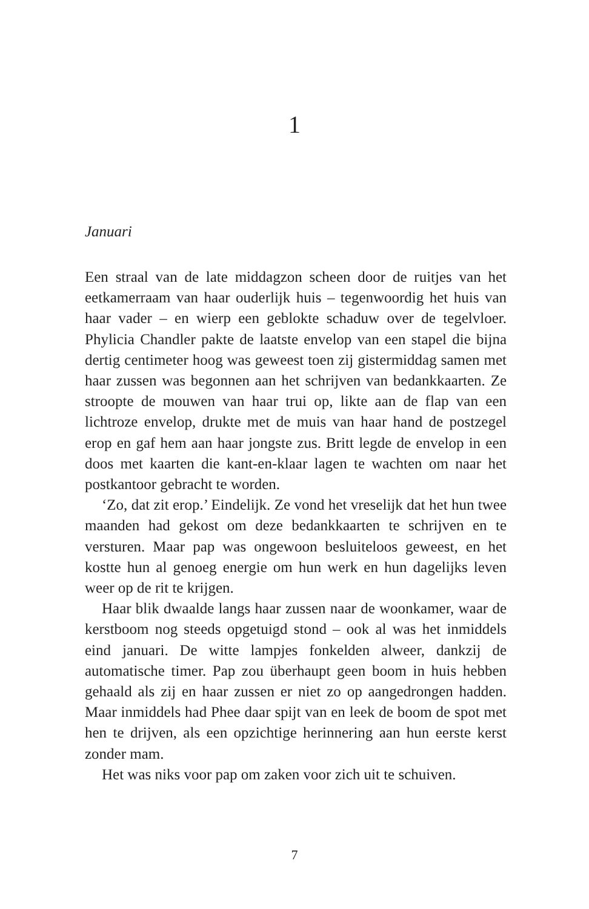1
Januari
Een straal van de late middagzon scheen door de ruitjes van het eetkamerraam van haar ouderlijk huis – tegenwoordig het huis van haar vader – en wierp een geblokte schaduw over de tegelvloer. Phylicia Chandler pakte de laatste envelop van een stapel die bijna dertig centimeter hoog was geweest toen zij gistermiddag samen met haar zussen was begonnen aan het schrijven van bedankkaarten. Ze stroopte de mouwen van haar trui op, likte aan de flap van een lichtroze envelop, drukte met de muis van haar hand de postzegel erop en gaf hem aan haar jongste zus. Britt legde de envelop in een doos met kaarten die kant-en-klaar lagen te wachten om naar het postkantoor gebracht te worden.
‘Zo, dat zit erop.’ Eindelijk. Ze vond het vreselijk dat het hun twee maanden had gekost om deze bedankkaarten te schrijven en te versturen. Maar pap was ongewoon besluiteloos geweest, en het kostte hun al genoeg energie om hun werk en hun dagelijks leven weer op de rit te krijgen.
Haar blik dwaalde langs haar zussen naar de woonkamer, waar de kerstboom nog steeds opgetuigd stond – ook al was het inmiddels eind januari. De witte lampjes fonkelden alweer, dankzij de automatische timer. Pap zou überhaupt geen boom in huis hebben gehaald als zij en haar zussen er niet zo op aangedrongen hadden. Maar inmiddels had Phee daar spijt van en leek de boom de spot met hen te drijven, als een opzichtige herinnering aan hun eerste kerst zonder mam.
Het was niks voor pap om zaken voor zich uit te schuiven.
7